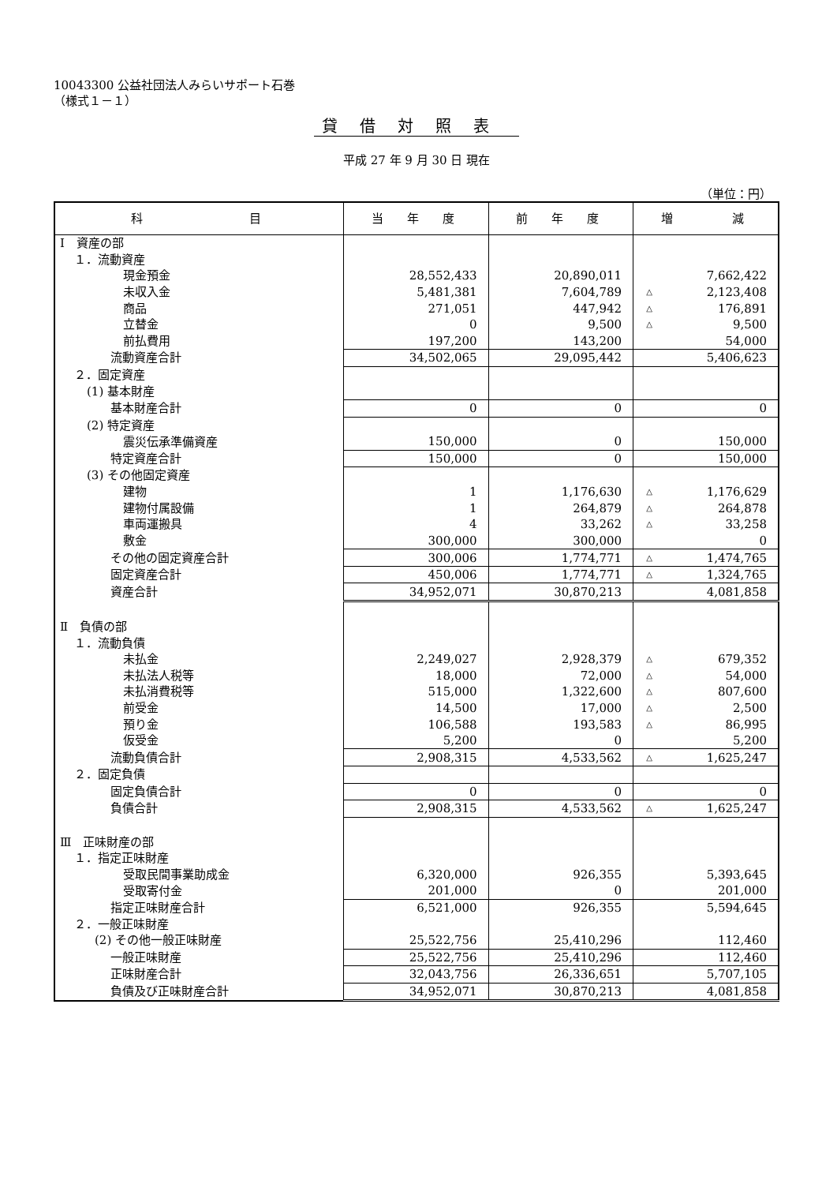10043300 公益社団法人みらいサポート石巻
（様式１－１）
貸借対照表
平成 27 年 9 月 30 日 現在
（単位：円）
| 科 目 | 当 年 度 | 前 年 度 | 増 減 |
| --- | --- | --- | --- |
| Ⅰ 資産の部 | | | |
| １．流動資産 | | | |
| 現金預金 | 28,552,433 | 20,890,011 | 7,662,422 |
| 未収入金 | 5,481,381 | 7,604,789 | △ 2,123,408 |
| 商品 | 271,051 | 447,942 | △ 176,891 |
| 立替金 | 0 | 9,500 | △ 9,500 |
| 前払費用 | 197,200 | 143,200 | 54,000 |
| 流動資産合計 | 34,502,065 | 29,095,442 | 5,406,623 |
| ２．固定資産 | | | |
| (1) 基本財産 | | | |
| 基本財産合計 | 0 | 0 | 0 |
| (2) 特定資産 | | | |
| 震災伝承準備資産 | 150,000 | 0 | 150,000 |
| 特定資産合計 | 150,000 | 0 | 150,000 |
| (3) その他固定資産 | | | |
| 建物 | 1 | 1,176,630 | △ 1,176,629 |
| 建物付属設備 | 1 | 264,879 | △ 264,878 |
| 車両運搬具 | 4 | 33,262 | △ 33,258 |
| 敷金 | 300,000 | 300,000 | 0 |
| その他の固定資産合計 | 300,006 | 1,774,771 | △ 1,474,765 |
| 固定資産合計 | 450,006 | 1,774,771 | △ 1,324,765 |
| 資産合計 | 34,952,071 | 30,870,213 | 4,081,858 |
| Ⅱ 負債の部 | | | |
| １．流動負債 | | | |
| 未払金 | 2,249,027 | 2,928,379 | △ 679,352 |
| 未払法人税等 | 18,000 | 72,000 | △ 54,000 |
| 未払消費税等 | 515,000 | 1,322,600 | △ 807,600 |
| 前受金 | 14,500 | 17,000 | △ 2,500 |
| 預り金 | 106,588 | 193,583 | △ 86,995 |
| 仮受金 | 5,200 | 0 | 5,200 |
| 流動負債合計 | 2,908,315 | 4,533,562 | △ 1,625,247 |
| ２．固定負債 | | | |
| 固定負債合計 | 0 | 0 | 0 |
| 負債合計 | 2,908,315 | 4,533,562 | △ 1,625,247 |
| Ⅲ 正味財産の部 | | | |
| １．指定正味財産 | | | |
| 受取民間事業助成金 | 6,320,000 | 926,355 | 5,393,645 |
| 受取寄付金 | 201,000 | 0 | 201,000 |
| 指定正味財産合計 | 6,521,000 | 926,355 | 5,594,645 |
| ２．一般正味財産 | | | |
| (2) その他一般正味財産 | 25,522,756 | 25,410,296 | 112,460 |
| 一般正味財産 | 25,522,756 | 25,410,296 | 112,460 |
| 正味財産合計 | 32,043,756 | 26,336,651 | 5,707,105 |
| 負債及び正味財産合計 | 34,952,071 | 30,870,213 | 4,081,858 |